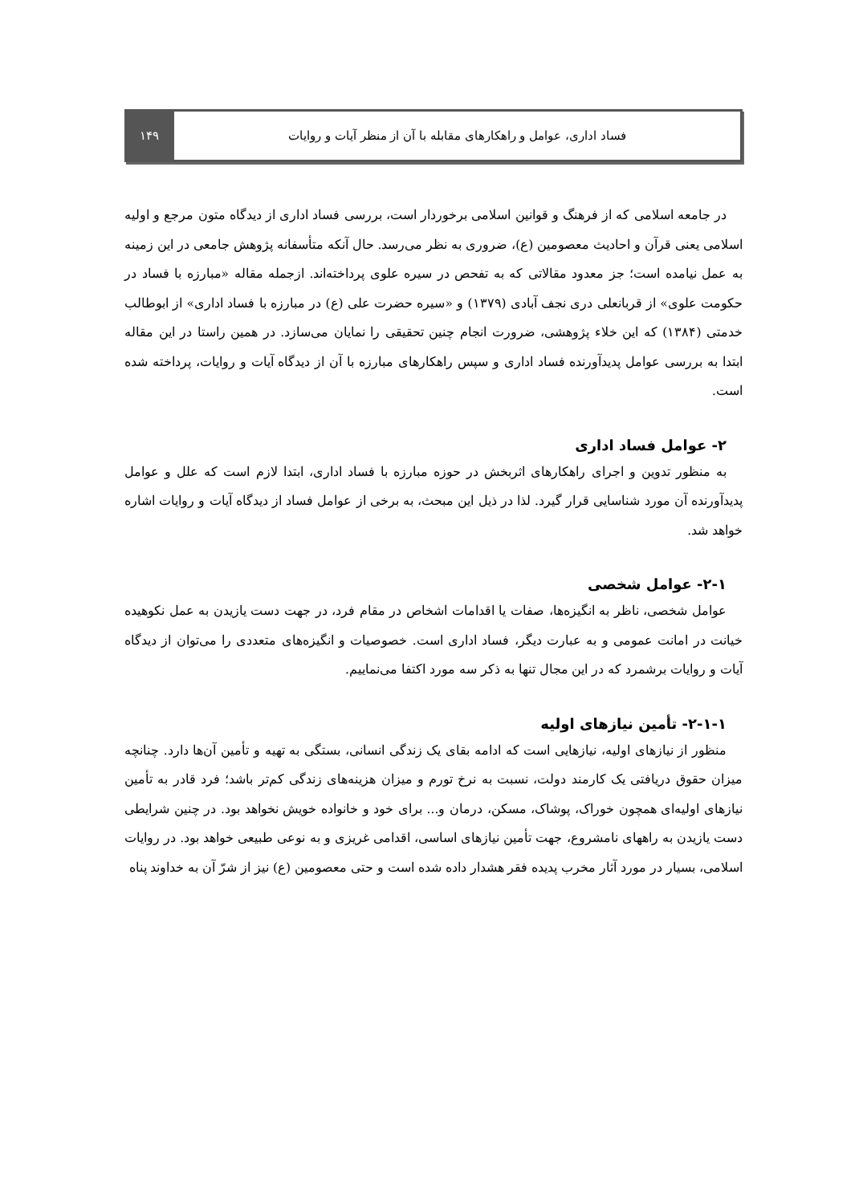فساد اداری، عوامل و راهکارهای مقابله با آن از منظر آیات و روایات
۱۴۹
در جامعه اسلامی که از فرهنگ و قوانین اسلامی برخوردار است، بررسی فساد اداری از دیدگاه متون مرجع و اولیه اسلامی یعنی قرآن و احادیث معصومین (ع)، ضروری به نظر می‌رسد. حال آنکه متأسفانه پژوهش جامعی در این زمینه به عمل نیامده است؛ جز معدود مقالاتی که به تفحص در سیره علوی پرداخته‌اند. ازجمله مقاله «مبارزه با فساد در حکومت علوی» از قربانعلی دری نجف آبادی (۱۳۷۹) و «سیره حضرت علی (ع) در مبارزه با فساد اداری» از ابوطالب خدمتی (۱۳۸۴) که این خلاء پژوهشی، ضرورت انجام چنین تحقیقی را نمایان می‌سازد. در همین راستا در این مقاله ابتدا به بررسی عوامل پدیدآورنده فساد اداری و سپس راهکارهای مبارزه با آن از دیدگاه آیات و روایات، پرداخته شده است.
۲- عوامل فساد اداری
به منظور تدوین و اجرای راهکارهای اثربخش در حوزه مبارزه با فساد اداری، ابتدا لازم است که علل و عوامل پدیدآورنده آن مورد شناسایی قرار گیرد. لذا در ذیل این مبحث، به برخی از عوامل فساد از دیدگاه آیات و روایات اشاره خواهد شد.
۲-۱- عوامل شخصی
عوامل شخصی، ناظر به انگیزه‌ها، صفات یا اقدامات اشخاص در مقام فرد، در جهت دست یازیدن به عمل نکوهیده خیانت در امانت عمومی و به عبارت دیگر، فساد اداری است. خصوصیات و انگیزه‌های متعددی را می‌توان از دیدگاه آیات و روایات برشمرد که در این مجال تنها به ذکر سه مورد اکتفا می‌نماییم.
۲-۱-۱- تأمین نیازهای اولیه
منظور از نیازهای اولیه، نیازهایی است که ادامه بقای یک زندگی انسانی، بستگی به تهیه و تأمین آن‌ها دارد. چنانچه میزان حقوق دریافتی یک کارمند دولت، نسبت به نرخ تورم و میزان هزینه‌های زندگی کم‌تر باشد؛ فرد قادر به تأمین نیازهای اولیه‌ای همچون خوراک، پوشاک، مسکن، درمان و... برای خود و خانواده خویش نخواهد بود. در چنین شرایطی دست یازیدن به راههای نامشروع، جهت تأمین نیازهای اساسی، اقدامی غریزی و به نوعی طبیعی خواهد بود. در روایات اسلامی، بسیار در مورد آثار مخرب پدیده فقر هشدار داده شده است و حتی معصومین (ع) نیز از شرّ آن به خداوند پناه